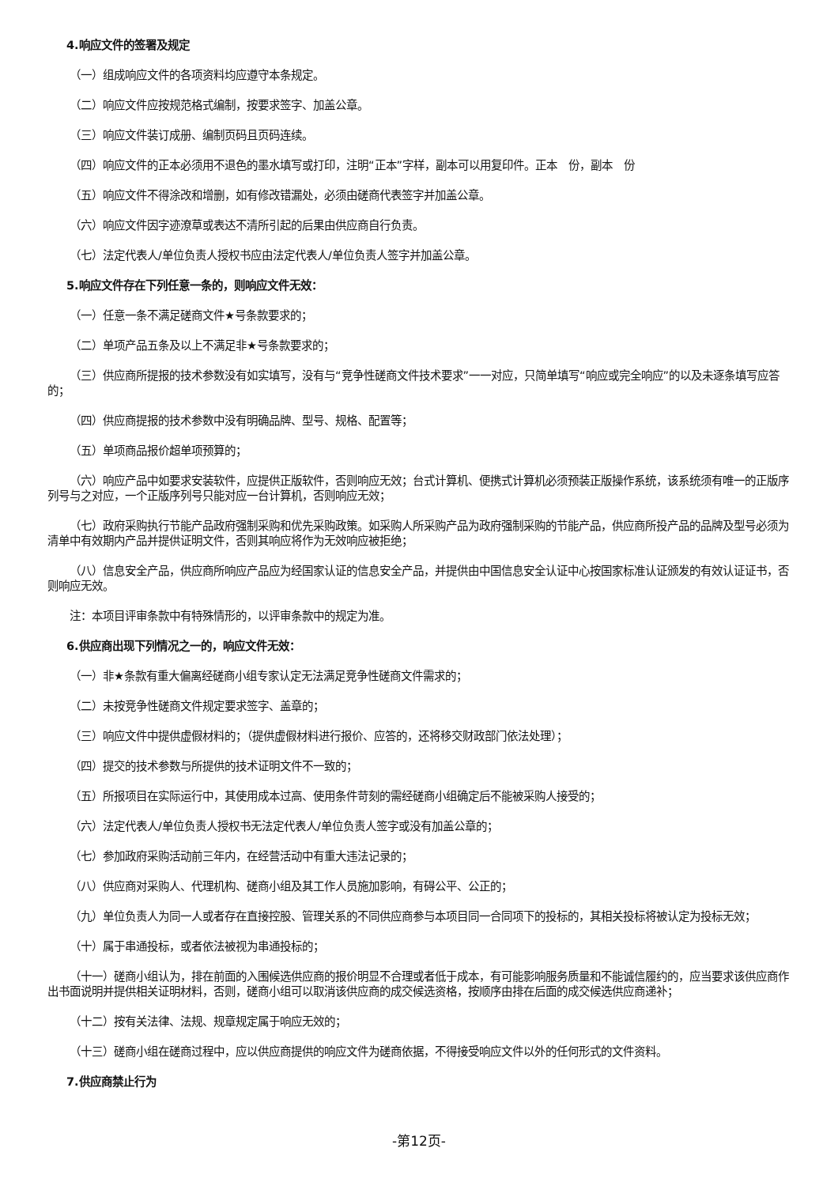4.响应文件的签署及规定
（一）组成响应文件的各项资料均应遵守本条规定。
（二）响应文件应按规范格式编制，按要求签字、加盖公章。
（三）响应文件装订成册、编制页码且页码连续。
（四）响应文件的正本必须用不退色的墨水填写或打印，注明“正本”字样，副本可以用复印件。正本　份，副本　份
（五）响应文件不得涂改和增删，如有修改错漏处，必须由磋商代表签字并加盖公章。
（六）响应文件因字迹潦草或表达不清所引起的后果由供应商自行负责。
（七）法定代表人/单位负责人授权书应由法定代表人/单位负责人签字并加盖公章。
5.响应文件存在下列任意一条的，则响应文件无效：
（一）任意一条不满足磋商文件★号条款要求的；
（二）单项产品五条及以上不满足非★号条款要求的；
（三）供应商所提报的技术参数没有如实填写，没有与“竞争性磋商文件技术要求”一一对应，只简单填写“响应或完全响应”的以及未逐条填写应答的；
（四）供应商提报的技术参数中没有明确品牌、型号、规格、配置等；
（五）单项商品报价超单项预算的；
（六）响应产品中如要求安装软件，应提供正版软件，否则响应无效；台式计算机、便携式计算机必须预装正版操作系统，该系统须有唯一的正版序列号与之对应，一个正版序列号只能对应一台计算机，否则响应无效；
（七）政府采购执行节能产品政府强制采购和优先采购政策。如采购人所采购产品为政府强制采购的节能产品，供应商所投产品的品牌及型号必须为清单中有效期内产品并提供证明文件，否则其响应将作为无效响应被拒绝；
（八）信息安全产品，供应商所响应产品应为经国家认证的信息安全产品，并提供由中国信息安全认证中心按国家标准认证颁发的有效认证证书，否则响应无效。
注：本项目评审条款中有特殊情形的，以评审条款中的规定为准。
6.供应商出现下列情况之一的，响应文件无效：
（一）非★条款有重大偏离经磋商小组专家认定无法满足竞争性磋商文件需求的；
（二）未按竞争性磋商文件规定要求签字、盖章的；
（三）响应文件中提供虚假材料的；（提供虚假材料进行报价、应答的，还将移交财政部门依法处理）；
（四）提交的技术参数与所提供的技术证明文件不一致的；
（五）所报项目在实际运行中，其使用成本过高、使用条件苛刻的需经磋商小组确定后不能被采购人接受的；
（六）法定代表人/单位负责人授权书无法定代表人/单位负责人签字或没有加盖公章的；
（七）参加政府采购活动前三年内，在经营活动中有重大违法记录的；
（八）供应商对采购人、代理机构、磋商小组及其工作人员施加影响，有碍公平、公正的；
（九）单位负责人为同一人或者存在直接控股、管理关系的不同供应商参与本项目同一合同项下的投标的，其相关投标将被认定为投标无效；
（十）属于串通投标，或者依法被视为串通投标的；
（十一）磋商小组认为，排在前面的入围候选供应商的报价明显不合理或者低于成本，有可能影响服务质量和不能诚信履约的，应当要求该供应商作出书面说明并提供相关证明材料，否则，磋商小组可以取消该供应商的成交候选资格，按顺序由排在后面的成交候选供应商递补；
（十二）按有关法律、法规、规章规定属于响应无效的；
（十三）磋商小组在磋商过程中，应以供应商提供的响应文件为磋商依据，不得接受响应文件以外的任何形式的文件资料。
7.供应商禁止行为
-第12页-